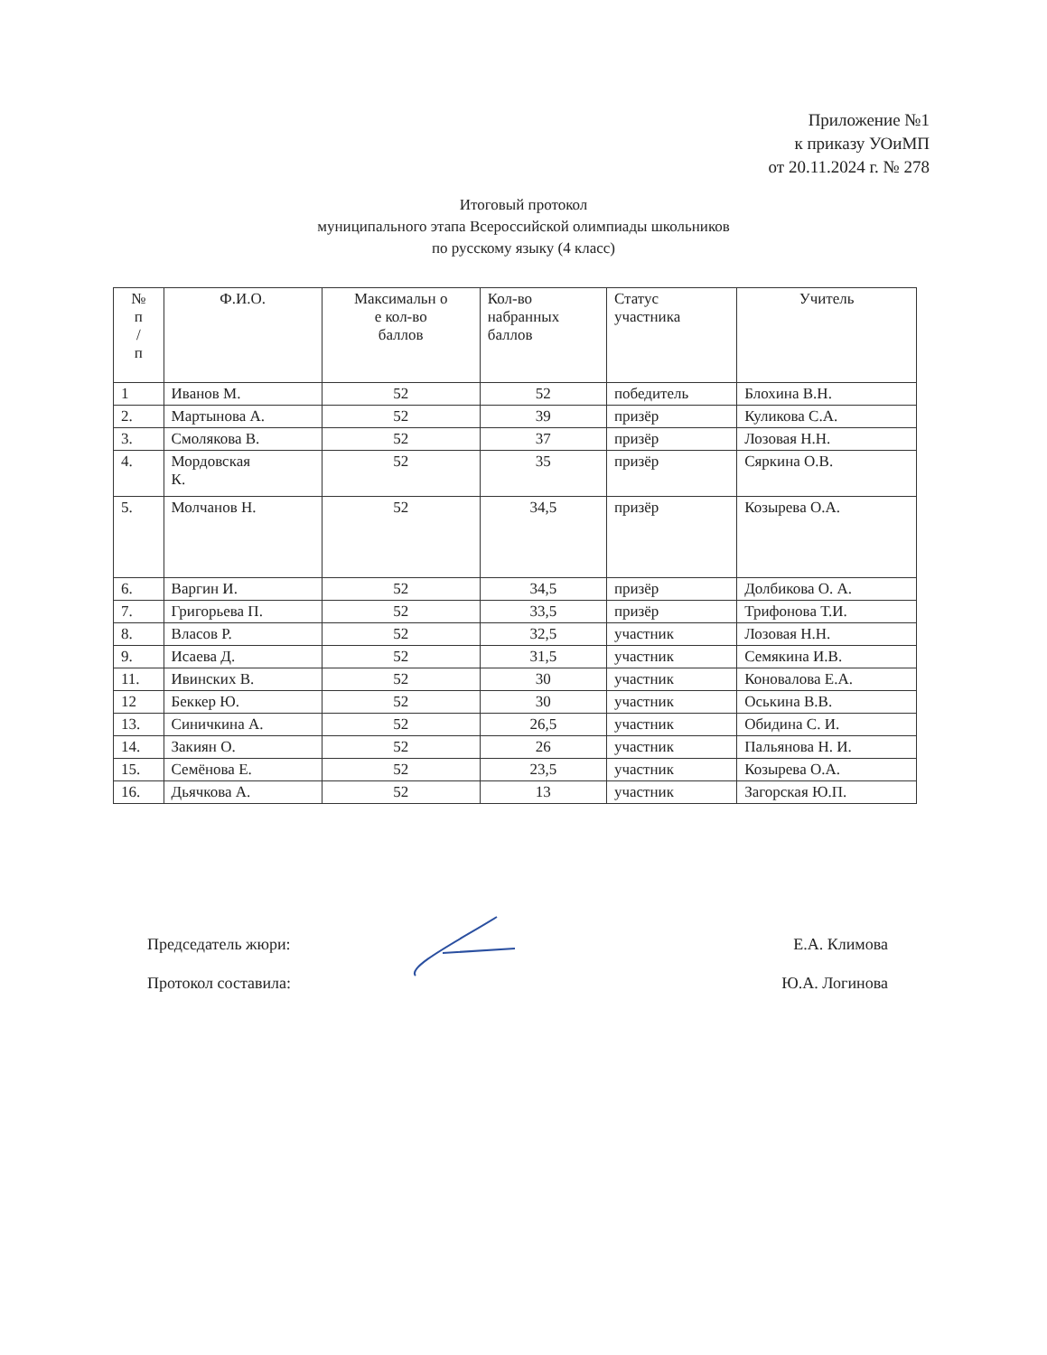Приложение №1
к приказу УОиМП
от 20.11.2024 г. № 278
Итоговый протокол
муниципального этапа Всероссийской олимпиады школьников
по русскому языку (4 класс)
| № п / п | Ф.И.О. | Максимальн о е кол-во баллов | Кол-во набранных баллов | Статус участника | Учитель |
| --- | --- | --- | --- | --- | --- |
| 1 | Иванов М. | 52 | 52 | победитель | Блохина В.Н. |
| 2. | Мартынова А. | 52 | 39 | призёр | Куликова С.А. |
| 3. | Смолякова В. | 52 | 37 | призёр | Лозовая Н.Н. |
| 4. | Мордовская К. | 52 | 35 | призёр | Сяркина О.В. |
| 5. | Молчанов Н. | 52 | 34,5 | призёр | Козырева О.А. |
| 6. | Варгин И. | 52 | 34,5 | призёр | Долбикова О. А. |
| 7. | Григорьева П. | 52 | 33,5 | призёр | Трифонова Т.И. |
| 8. | Власов Р. | 52 | 32,5 | участник | Лозовая Н.Н. |
| 9. | Исаева Д. | 52 | 31,5 | участник | Семякина И.В. |
| 11. | Ивинских В. | 52 | 30 | участник | Коновалова Е.А. |
| 12 | Беккер Ю. | 52 | 30 | участник | Оськина В.В. |
| 13. | Синичкина А. | 52 | 26,5 | участник | Обидина С. И. |
| 14. | Закиян О. | 52 | 26 | участник | Пальянова Н. И. |
| 15. | Семёнова Е. | 52 | 23,5 | участник | Козырева О.А. |
| 16. | Дьячкова А. | 52 | 13 | участник | Загорская Ю.П. |
Председатель жюри: Е.А. Климова
Протокол составила: Ю.А. Логинова